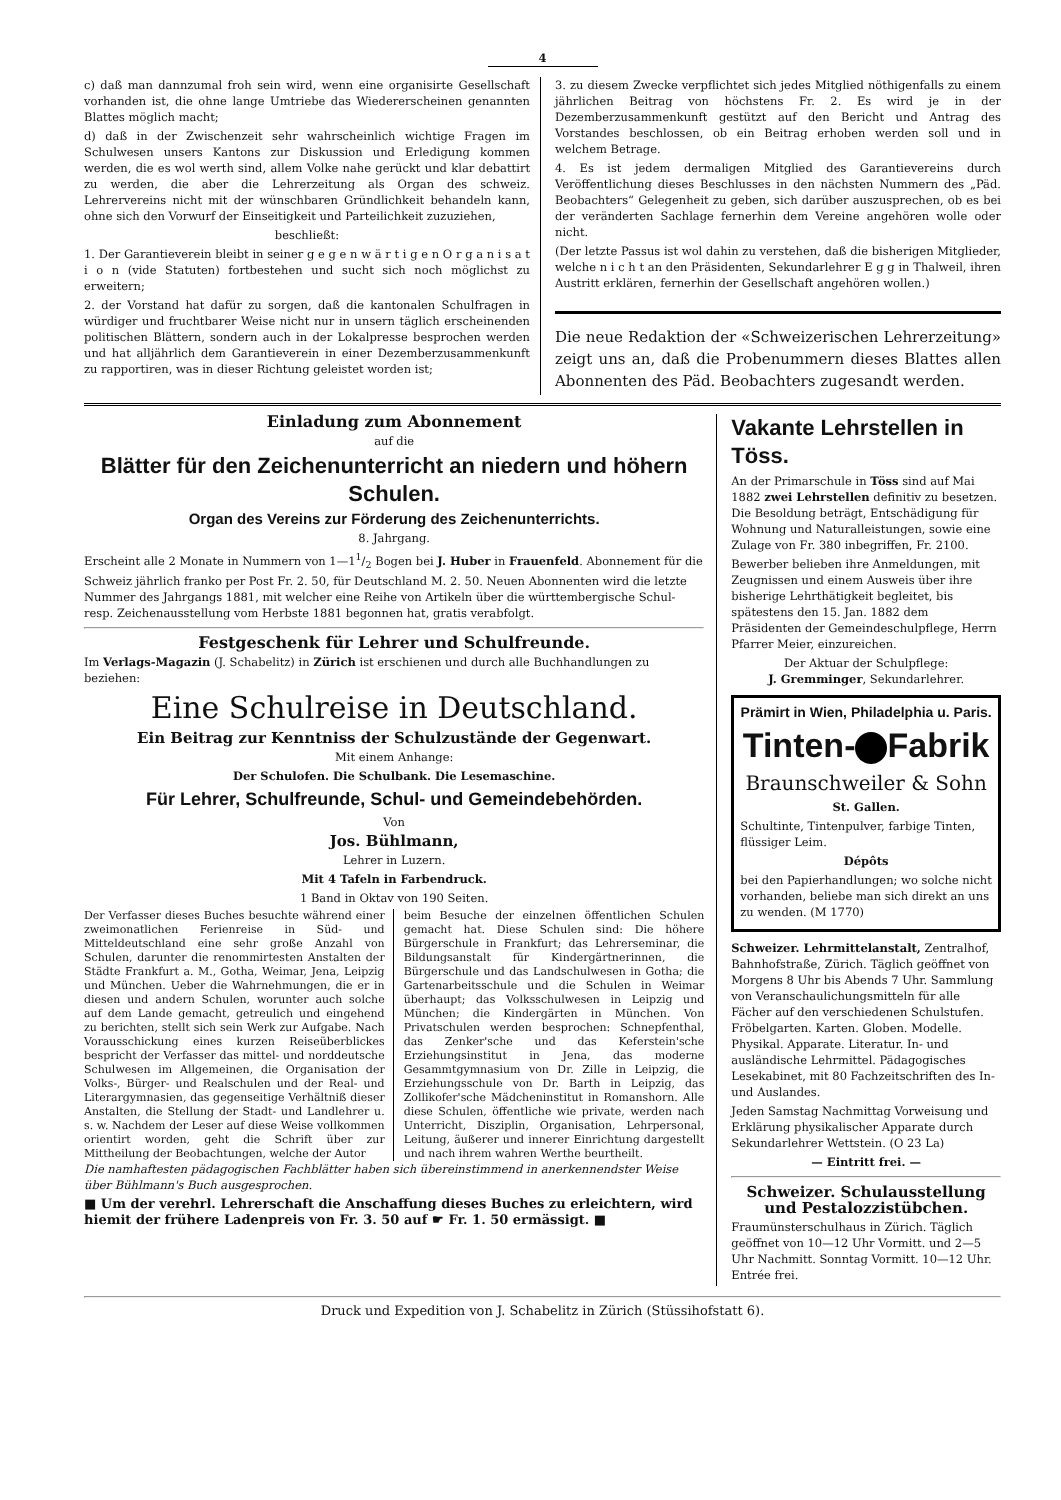4
c) daß man dannzumal froh sein wird, wenn eine organisirte Gesellschaft vorhanden ist, die ohne lange Umtriebe das Wiedererscheinen genannten Blattes möglich macht;
d) daß in der Zwischenzeit sehr wahrscheinlich wichtige Fragen im Schulwesen unsers Kantons zur Diskussion und Erledigung kommen werden, die es wol werth sind, allem Volke nahe gerückt und klar debattirt zu werden, die aber die Lehrerzeitung als Organ des schweiz. Lehrervereins nicht mit der wünschbaren Gründlichkeit behandeln kann, ohne sich den Vorwurf der Einseitigkeit und Parteilichkeit zuzuziehen,
beschließt:
1. Der Garantieverein bleibt in seiner g e g e n w ä r t i g e n O r g a n i s a t i o n (vide Statuten) fortbestehen und sucht sich noch möglichst zu erweitern;
2. der Vorstand hat dafür zu sorgen, daß die kantonalen Schulfragen in würdiger und fruchtbarer Weise nicht nur in unsern täglich erscheinenden politischen Blättern, sondern auch in der Lokalpresse besprochen werden und hat alljährlich dem Garantieverein in einer Dezemberzusammenkunft zu rapportiren, was in dieser Richtung geleistet worden ist;
3. zu diesem Zwecke verpflichtet sich jedes Mitglied nöthigenfalls zu einem jährlichen Beitrag von höchstens Fr. 2. Es wird je in der Dezemberzusammenkunft gestützt auf den Bericht und Antrag des Vorstandes beschlossen, ob ein Beitrag erhoben werden soll und in welchem Betrage.
4. Es ist jedem dermaligen Mitglied des Garantievereins durch Veröffentlichung dieses Beschlusses in den nächsten Nummern des „Päd. Beobachters“ Gelegenheit zu geben, sich darüber auszusprechen, ob es bei der veränderten Sachlage fernerhin dem Vereine angehören wolle oder nicht.
(Der letzte Passus ist wol dahin zu verstehen, daß die bisherigen Mitglieder, welche n i c h t an den Präsidenten, Sekundarlehrer E g g in Thalweil, ihren Austritt erklären, fernerhin der Gesellschaft angehören wollen.)
Die neue Redaktion der «Schweizerischen Lehrerzeitung» zeigt uns an, daß die Probenummern dieses Blattes allen Abonnenten des Päd. Beobachters zugesandt werden.
Einladung zum Abonnement
auf die
Blätter für den Zeichenunterricht an niedern und höhern Schulen.
Organ des Vereins zur Förderung des Zeichenunterrichts.
8. Jahrgang.
Erscheint alle 2 Monate in Nummern von 1—11/2 Bogen bei J. Huber in Frauenfeld. Abonnement für die Schweiz jährlich franko per Post Fr. 2. 50, für Deutschland M. 2. 50. Neuen Abonnenten wird die letzte Nummer des Jahrgangs 1881, mit welcher eine Reihe von Artikeln über die württembergische Schul- resp. Zeichenausstellung vom Herbste 1881 begonnen hat, gratis verabfolgt.
Festgeschenk für Lehrer und Schulfreunde.
Im Verlags-Magazin (J. Schabelitz) in Zürich ist erschienen und durch alle Buchhandlungen zu beziehen:
Eine Schulreise in Deutschland.
Ein Beitrag zur Kenntniss der Schulzustände der Gegenwart.
Mit einem Anhange:
Der Schulofen. Die Schulbank. Die Lesemaschine.
Für Lehrer, Schulfreunde, Schul- und Gemeindebehörden.
Von
Jos. Bühlmann,
Lehrer in Luzern.
Mit 4 Tafeln in Farbendruck.
1 Band in Oktav von 190 Seiten.
Der Verfasser dieses Buches besuchte während einer zweimonatlichen Ferienreise in Süd- und Mitteldeutschland eine sehr große Anzahl von Schulen, darunter die renommirtesten Anstalten der Städte Frankfurt a. M., Gotha, Weimar, Jena, Leipzig und München. Ueber die Wahrnehmungen, die er in diesen und andern Schulen, worunter auch solche auf dem Lande gemacht, getreulich und eingehend zu berichten, stellt sich sein Werk zur Aufgabe. Nach Vorausschickung eines kurzen Reiseüberblickes bespricht der Verfasser das mittel- und norddeutsche Schulwesen im Allgemeinen, die Organisation der Volks-, Bürger- und Realschulen und der Real- und Literargymnasien, das gegenseitige Verhältniß dieser Anstalten, die Stellung der Stadt- und Landlehrer u. s. w. Nachdem der Leser auf diese Weise vollkommen orientirt worden, geht die Schrift über zur Mittheilung der Beobachtungen, welche der Autor
beim Besuche der einzelnen öffentlichen Schulen gemacht hat. Diese Schulen sind: Die höhere Bürgerschule in Frankfurt; das Lehrerseminar, die Bildungsanstalt für Kindergärtnerinnen, die Bürgerschule und das Landschulwesen in Gotha; die Gartenarbeitsschule und die Schulen in Weimar überhaupt; das Volksschulwesen in Leipzig und München; die Kindergärten in München. Von Privatschulen werden besprochen: Schnepfenthal, das Zenker'sche und das Keferstein'sche Erziehungsinstitut in Jena, das moderne Gesammtgymnasium von Dr. Zille in Leipzig, die Erziehungsschule von Dr. Barth in Leipzig, das Zollikofer'sche Mädcheninstitut in Romanshorn. Alle diese Schulen, öffentliche wie private, werden nach Unterricht, Disziplin, Organisation, Lehrpersonal, Leitung, äußerer und innerer Einrichtung dargestellt und nach ihrem wahren Werthe beurtheilt.
Die namhaftesten pädagogischen Fachblätter haben sich übereinstimmend in anerkennendster Weise über Bühlmann's Buch ausgesprochen.
■ Um der verehrl. Lehrerschaft die Anschaffung dieses Buches zu erleichtern, wird hiemit der frühere Ladenpreis von Fr. 3. 50 auf ☛ Fr. 1. 50 ermässigt. ■
Vakante Lehrstellen in Töss.
An der Primarschule in Töss sind auf Mai 1882 zwei Lehrstellen definitiv zu besetzen. Die Besoldung beträgt, Entschädigung für Wohnung und Naturalleistungen, sowie eine Zulage von Fr. 380 inbegriffen, Fr. 2100.
Bewerber belieben ihre Anmeldungen, mit Zeugnissen und einem Ausweis über ihre bisherige Lehrthätigkeit begleitet, bis spätestens den 15. Jan. 1882 dem Präsidenten der Gemeindeschulpflege, Herrn Pfarrer Meier, einzureichen.
Der Aktuar der Schulpflege:
J. Gremminger, Sekundarlehrer.
Prämirt in Wien, Philadelphia u. Paris.
Tinten- Fabrik
Braunschweiler & Sohn
St. Gallen.
Schultinte, Tintenpulver, farbige Tinten, flüssiger Leim.
Dépôts
bei den Papierhandlungen; wo solche nicht vorhanden, beliebe man sich direkt an uns zu wenden. (M 1770)
Schweizer. Lehrmittelanstalt, Zentralhof, Bahnhofstraße, Zürich. Täglich geöffnet von Morgens 8 Uhr bis Abends 7 Uhr. Sammlung von Veranschaulichungsmitteln für alle Fächer auf den verschiedenen Schulstufen. Fröbelgarten. Karten. Globen. Modelle. Physikal. Apparate. Literatur. In- und ausländische Lehrmittel. Pädagogisches Lesekabinet, mit 80 Fachzeitschriften des In- und Auslandes.
Jeden Samstag Nachmittag Vorweisung und Erklärung physikalischer Apparate durch Sekundarlehrer Wettstein. (O 23 La)
— Eintritt frei. —
Schweizer. Schulausstellung und Pestalozzistübchen.
Fraumünsterschulhaus in Zürich. Täglich geöffnet von 10—12 Uhr Vormitt. und 2—5 Uhr Nachmitt. Sonntag Vormitt. 10—12 Uhr. Entrée frei.
Druck und Expedition von J. Schabelitz in Zürich (Stüssihofstatt 6).